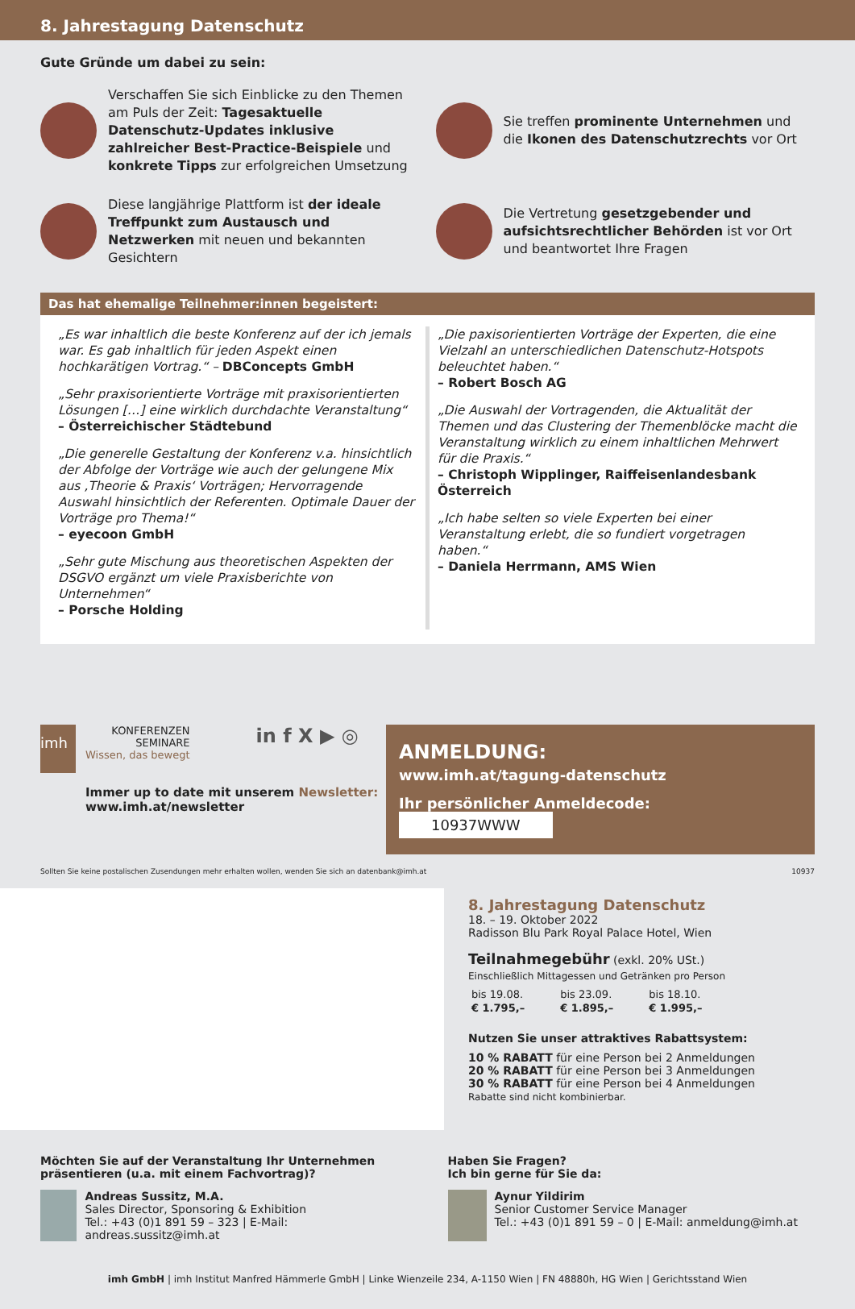8. Jahrestagung Datenschutz
Gute Gründe um dabei zu sein:
Verschaffen Sie sich Einblicke zu den Themen am Puls der Zeit: Tagesaktuelle Datenschutz-Updates inklusive zahlreicher Best-Practice-Beispiele und konkrete Tipps zur erfolgreichen Umsetzung
Sie treffen prominente Unternehmen und die Ikonen des Datenschutzrechts vor Ort
Diese langjährige Plattform ist der ideale Treffpunkt zum Austausch und Netzwerken mit neuen und bekannten Gesichtern
Die Vertretung gesetzgebender und aufsichtsrechtlicher Behörden ist vor Ort und beantwortet Ihre Fragen
Das hat ehemalige Teilnehmer:innen begeistert:
„Es war inhaltlich die beste Konferenz auf der ich jemals war. Es gab inhaltlich für jeden Aspekt einen hochkarätigen Vortrag.“ – DBConcepts GmbH
„Sehr praxisorientierte Vorträge mit praxisorientierten Lösungen […] eine wirklich durchdachte Veranstaltung“
– Österreichischer Städtebund
„Die generelle Gestaltung der Konferenz v.a. hinsichtlich der Abfolge der Vorträge wie auch der gelungene Mix aus ‚Theorie & Praxis‘ Vorträgen; Hervorragende Auswahl hinsichtlich der Referenten. Optimale Dauer der Vorträge pro Thema!“
– eyecoon GmbH
„Sehr gute Mischung aus theoretischen Aspekten der DSGVO ergänzt um viele Praxisberichte von Unternehmen“
– Porsche Holding
„Die paxisorientierten Vorträge der Experten, die eine Vielzahl an unterschiedlichen Datenschutz-Hotspots beleuchtet haben.“
– Robert Bosch AG
„Die Auswahl der Vortragenden, die Aktualität der Themen und das Clustering der Themenblöcke macht die Veranstaltung wirklich zu einem inhaltlichen Mehrwert für die Praxis.“
– Christoph Wipplinger, Raiffeisenlandesbank Österreich
„Ich habe selten so viele Experten bei einer Veranstaltung erlebt, die so fundiert vorgetragen haben.“
– Daniela Herrmann, AMS Wien
imh
KONFERENZEN
SEMINARE
Wissen, das bewegt
in f X ▶ ◎
Immer up to date mit unserem Newsletter:
www.imh.at/newsletter
ANMELDUNG:
www.imh.at/tagung-datenschutz
Ihr persönlicher Anmeldecode: 10937WWW
Sollten Sie keine postalischen Zusendungen mehr erhalten wollen, wenden Sie sich an datenbank@imh.at 10937
8. Jahrestagung Datenschutz
18. – 19. Oktober 2022
Radisson Blu Park Royal Palace Hotel, Wien
Teilnahmegebühr (exkl. 20% USt.)
Einschließlich Mittagessen und Getränken pro Person
| bis 19.08. | bis 23.09. | bis 18.10. |
| € 1.795,– | € 1.895,– | € 1.995,– |
Nutzen Sie unser attraktives Rabattsystem:
10 % RABATT für eine Person bei 2 Anmeldungen
20 % RABATT für eine Person bei 3 Anmeldungen
30 % RABATT für eine Person bei 4 Anmeldungen
Rabatte sind nicht kombinierbar.
Möchten Sie auf der Veranstaltung Ihr Unternehmen präsentieren (u.a. mit einem Fachvortrag)?
Andreas Sussitz, M.A.
Sales Director, Sponsoring & Exhibition
Tel.: +43 (0)1 891 59 – 323 | E-Mail: andreas.sussitz@imh.at
Haben Sie Fragen?
Ich bin gerne für Sie da:
Aynur Yildirim
Senior Customer Service Manager
Tel.: +43 (0)1 891 59 – 0 | E-Mail: anmeldung@imh.at
imh GmbH | imh Institut Manfred Hämmerle GmbH | Linke Wienzeile 234, A-1150 Wien | FN 48880h, HG Wien | Gerichtsstand Wien